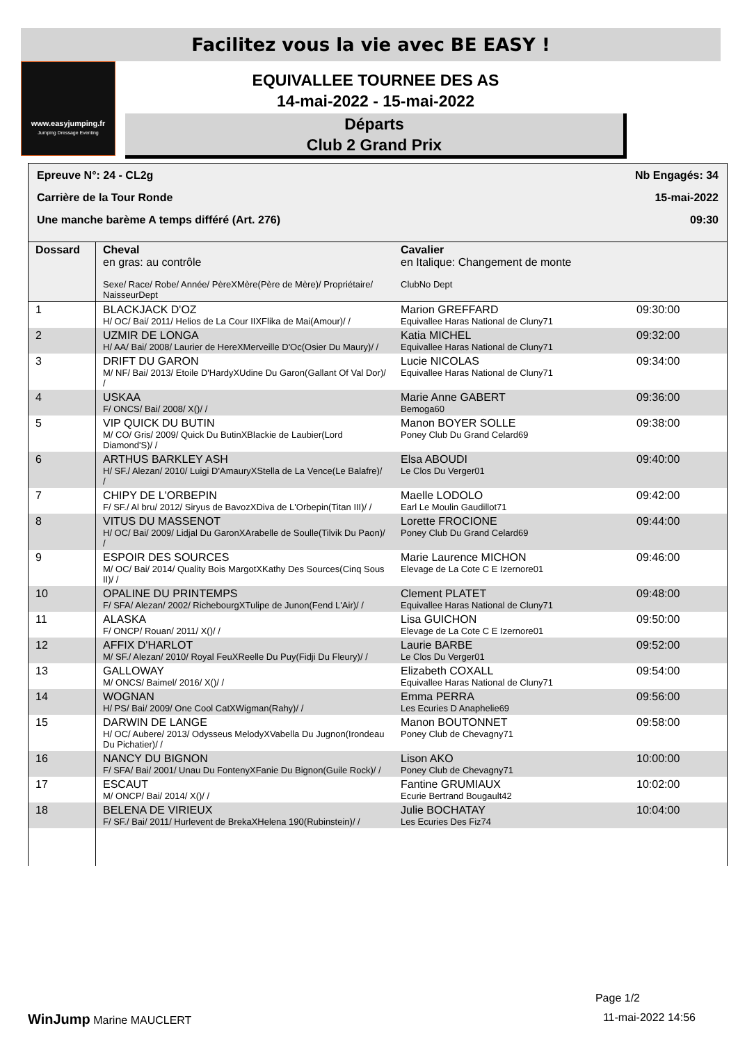Facilitez vous la vie avec BE EASY !
www.easyjumping.fr
Jumping Dressage Eventing
EQUIVALLEE TOURNEE DES AS
14-mai-2022 - 15-mai-2022
Départs
Club 2 Grand Prix
Epreuve N°: 24 - CL2g Nb Engagés: 34
Carrière de la Tour Ronde 15-mai-2022
Une manche barème A temps différé (Art. 276) 09:30
| Dossard | Cheval en gras: au contrôle Sexe/ Race/ Robe/ Année/ PèreXMère(Père de Mère)/ Propriétaire/ NaisseurDept | Cavalier en Italique: Changement de monte ClubNo Dept | |
| --- | --- | --- | --- |
| 1 | BLACKJACK D'OZ H/ OC/ Bai/ 2011/ Helios de La Cour IIXFlika de Mai(Amour)/ / | Marion GREFFARD Equivallee Haras National de Cluny71 | 09:30:00 |
| 2 | UZMIR DE LONGA H/ AA/ Bai/ 2008/ Laurier de HereXMerveille D'Oc(Osier Du Maury)/ / | Katia MICHEL Equivallee Haras National de Cluny71 | 09:32:00 |
| 3 | DRIFT DU GARON M/ NF/ Bai/ 2013/ Etoile D'HardyXUdine Du Garon(Gallant Of Val Dor)/ / | Lucie NICOLAS Equivallee Haras National de Cluny71 | 09:34:00 |
| 4 | USKAA F/ ONCS/ Bai/ 2008/ X()/ / | Marie Anne GABERT Bemoga60 | 09:36:00 |
| 5 | VIP QUICK DU BUTIN M/ CO/ Gris/ 2009/ Quick Du ButinXBlackie de Laubier(Lord Diamond'S)/ / | Manon BOYER SOLLE Poney Club Du Grand Celard69 | 09:38:00 |
| 6 | ARTHUS BARKLEY ASH H/ SF./ Alezan/ 2010/ Luigi D'AmauryXStella de La Vence(Le Balafre)/ / | Elsa ABOUDI Le Clos Du Verger01 | 09:40:00 |
| 7 | CHIPY DE L'ORBEPIN F/ SF./ Al bru/ 2012/ Siryus de BavozXDiva de L'Orbepin(Titan III)/ / | Maelle LODOLO Earl Le Moulin Gaudillot71 | 09:42:00 |
| 8 | VITUS DU MASSENOT H/ OC/ Bai/ 2009/ Lidjal Du GaronXArabelle de Soulle(Tilvik Du Paon)/ / | Lorette FROCIONE Poney Club Du Grand Celard69 | 09:44:00 |
| 9 | ESPOIR DES SOURCES M/ OC/ Bai/ 2014/ Quality Bois MargotXKathy Des Sources(Cinq Sous II)/ / | Marie Laurence MICHON Elevage de La Cote C E Izernore01 | 09:46:00 |
| 10 | OPALINE DU PRINTEMPS F/ SFA/ Alezan/ 2002/ RichebourgXTulipe de Junon(Fend L'Air)/ / | Clement PLATET Equivallee Haras National de Cluny71 | 09:48:00 |
| 11 | ALASKA F/ ONCP/ Rouan/ 2011/ X()/ / | Lisa GUICHON Elevage de La Cote C E Izernore01 | 09:50:00 |
| 12 | AFFIX D'HARLOT M/ SF./ Alezan/ 2010/ Royal FeuXReelle Du Puy(Fidji Du Fleury)/ / | Laurie BARBE Le Clos Du Verger01 | 09:52:00 |
| 13 | GALLOWAY M/ ONCS/ Baimel/ 2016/ X()/ / | Elizabeth COXALL Equivallee Haras National de Cluny71 | 09:54:00 |
| 14 | WOGNAN H/ PS/ Bai/ 2009/ One Cool CatXWigman(Rahy)/ / | Emma PERRA Les Ecuries D Anaphelie69 | 09:56:00 |
| 15 | DARWIN DE LANGE H/ OC/ Aubere/ 2013/ Odysseus MelodyXVabella Du Jugnon(Irondeau Du Pichatier)/ / | Manon BOUTONNET Poney Club de Chevagny71 | 09:58:00 |
| 16 | NANCY DU BIGNON F/ SFA/ Bai/ 2001/ Unau Du FontenyXFanie Du Bignon(Guile Rock)/ / | Lison AKO Poney Club de Chevagny71 | 10:00:00 |
| 17 | ESCAUT M/ ONCP/ Bai/ 2014/ X()/ / | Fantine GRUMIAUX Ecurie Bertrand Bougault42 | 10:02:00 |
| 18 | BELENA DE VIRIEUX F/ SF./ Bai/ 2011/ Hurlevent de BrekaXHelena 190(Rubinstein)/ / | Julie BOCHATAY Les Ecuries Des Fiz74 | 10:04:00 |
Page 1/2
WinJump Marine MAUCLERT 11-mai-2022 14:56